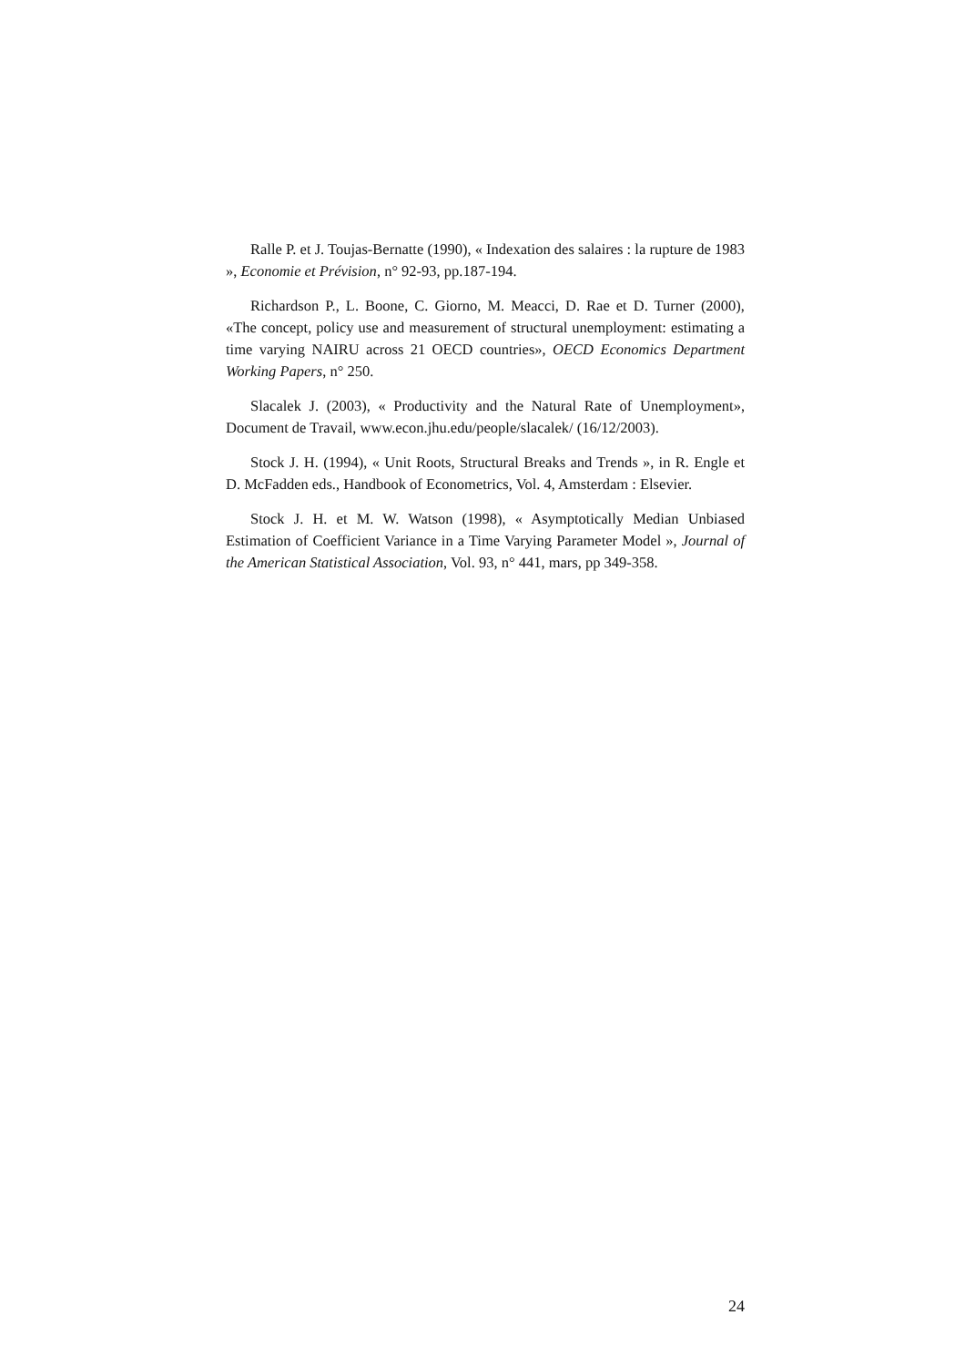Ralle P. et J. Toujas-Bernatte (1990), « Indexation des salaires : la rupture de 1983 », Economie et Prévision, n° 92-93, pp.187-194.
Richardson P., L. Boone, C. Giorno, M. Meacci, D. Rae et D. Turner (2000), «The concept, policy use and measurement of structural unemployment: estimating a time varying NAIRU across 21 OECD countries», OECD Economics Department Working Papers, n° 250.
Slacalek J. (2003), « Productivity and the Natural Rate of Unemployment», Document de Travail, www.econ.jhu.edu/people/slacalek/ (16/12/2003).
Stock J. H. (1994), « Unit Roots, Structural Breaks and Trends », in R. Engle et D. McFadden eds., Handbook of Econometrics, Vol. 4, Amsterdam : Elsevier.
Stock J. H. et M. W. Watson (1998), « Asymptotically Median Unbiased Estimation of Coefficient Variance in a Time Varying Parameter Model », Journal of the American Statistical Association, Vol. 93, n° 441, mars, pp 349-358.
24